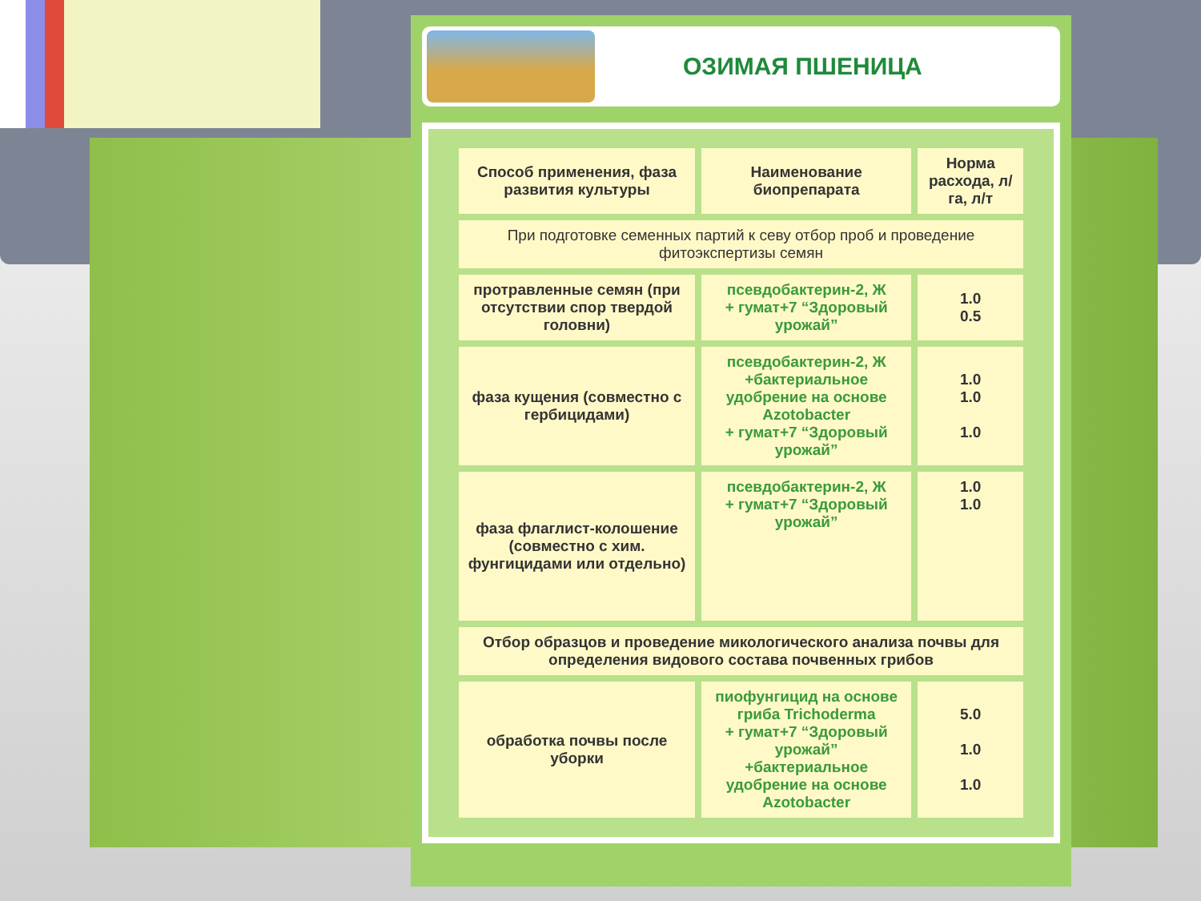ОЗИМАЯ ПШЕНИЦА
| Способ применения, фаза развития культуры | Наименование биопрепарата | Норма расхода, л/га, л/т |
| --- | --- | --- |
| При подготовке семенных партий к севу отбор проб и проведение фитоэкспертизы семян | | |
| протравленные семян (при отсутствии спор твердой головни) | псевдобактерин-2, Ж + гумат+7 “Здоровый урожай” | 1.0 0.5 |
| фаза кущения (совместно с гербицидами) | псевдобактерин-2, Ж +бактериальное удобрение на основе Azotobacter + гумат+7 “Здоровый урожай” | 1.0 1.0 1.0 |
| фаза флаглист-колошение (совместно с хим. фунгицидами или отдельно) | псевдобактерин-2, Ж + гумат+7 “Здоровый урожай” | 1.0 1.0 |
| Отбор образцов и проведение микологического анализа почвы для определения видового состава почвенных грибов | | |
| обработка почвы после уборки | пиофунгицид на основе гриба Trichoderma + гумат+7 “Здоровый урожай” +бактериальное удобрение на основе Azotobacter | 5.0 1.0 1.0 |